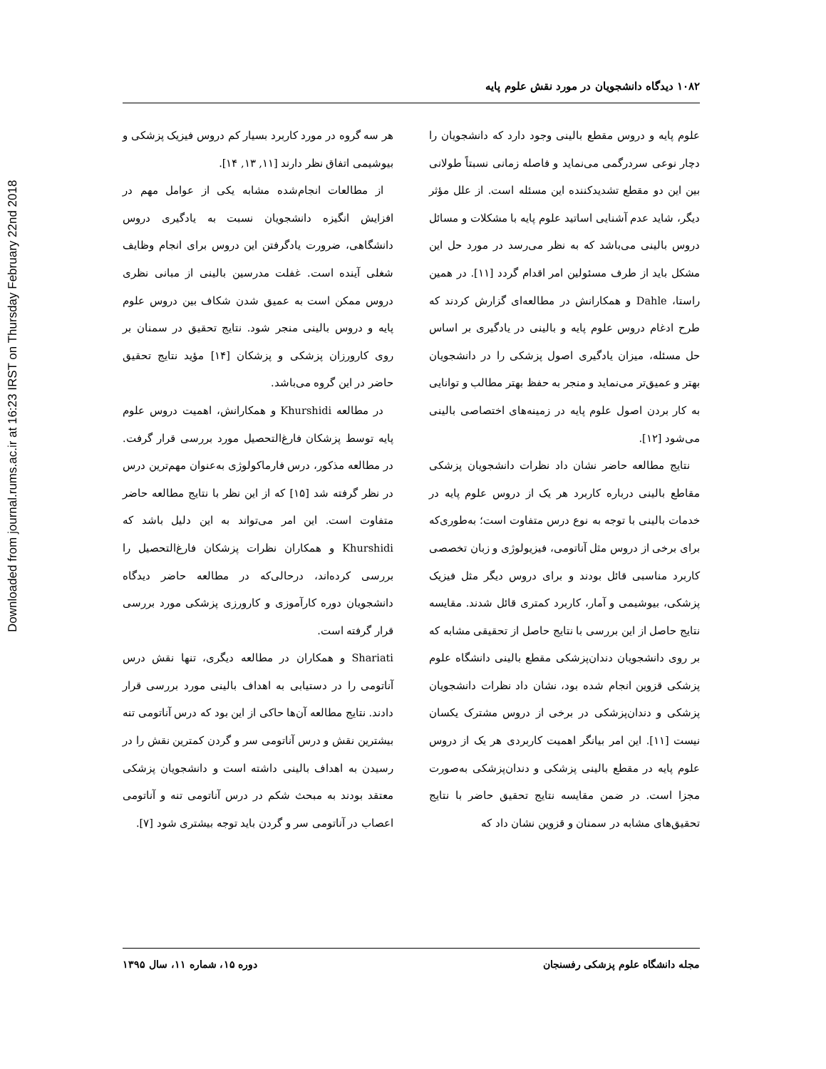Downloaded from journal.rums.ac.ir at 16:23 IRST on Thursday February 22nd 2018
۱۰۸۲ دیدگاه دانشجویان در مورد نقش علوم پایه
علوم پایه و دروس مقطع بالینی وجود دارد که دانشجویان را دچار نوعی سردرگمی می‌نماید و فاصله زمانی نسبتاً طولانی بین این دو مقطع تشدیدکننده این مسئله است. از علل مؤثر دیگر، شاید عدم آشنایی اساتید علوم پایه با مشکلات و مسائل دروس بالینی می‌باشد که به نظر می‌رسد در مورد حل این مشکل باید از طرف مسئولین امر اقدام گردد [۱۱]. در همین راستا، Dahle و همکارانش در مطالعه‌ای گزارش کردند که طرح ادغام دروس علوم پایه و بالینی در یادگیری بر اساس حل مسئله، میزان یادگیری اصول پزشکی را در دانشجویان بهتر و عمیق‌تر می‌نماید و منجر به حفظ بهتر مطالب و توانایی به کار بردن اصول علوم پایه در زمینه‌های اختصاصی بالینی می‌شود [۱۲].
نتایج مطالعه حاضر نشان داد نظرات دانشجویان پزشکی مقاطع بالینی درباره کاربرد هر یک از دروس علوم پایه در خدمات بالینی با توجه به نوع درس متفاوت است؛ به‌طوری‌که برای برخی از دروس مثل آناتومی، فیزیولوژی و زبان تخصصی کاربرد مناسبی قائل بودند و برای دروس دیگر مثل فیزیک پزشکی، بیوشیمی و آمار، کاربرد کمتری قائل شدند. مقایسه نتایج حاصل از این بررسی با نتایج حاصل از تحقیقی مشابه که بر روی دانشجویان دندان‌پزشکی مقطع بالینی دانشگاه علوم پزشکی قزوین انجام شده بود، نشان داد نظرات دانشجویان پزشکی و دندان‌پزشکی در برخی از دروس مشترک یکسان نیست [۱۱]. این امر بیانگر اهمیت کاربردی هر یک از دروس علوم پایه در مقطع بالینی پزشکی و دندان‌پزشکی به‌صورت مجزا است. در ضمن مقایسه نتایج تحقیق حاضر با نتایج تحقیق‌های مشابه در سمنان و قزوین نشان داد که
هر سه گروه در مورد کاربرد بسیار کم دروس فیزیک پزشکی و بیوشیمی اتفاق نظر دارند [۱۱, ۱۳, ۱۴].
از مطالعات انجام‌شده مشابه یکی از عوامل مهم در افزایش انگیزه دانشجویان نسبت به یادگیری دروس دانشگاهی، ضرورت یادگرفتن این دروس برای انجام وظایف شغلی آینده است. غفلت مدرسین بالینی از مبانی نظری دروس ممکن است به عمیق شدن شکاف بین دروس علوم پایه و دروس بالینی منجر شود. نتایج تحقیق در سمنان بر روی کارورزان پزشکی و پزشکان [۱۴] مؤید نتایج تحقیق حاضر در این گروه می‌باشد.
در مطالعه Khurshidi و همکارانش، اهمیت دروس علوم پایه توسط پزشکان فارغ‌التحصیل مورد بررسی قرار گرفت. در مطالعه مذکور، درس فارماکولوژی به‌عنوان مهم‌ترین درس در نظر گرفته شد [۱۵] که از این نظر با نتایج مطالعه حاضر متفاوت است. این امر می‌تواند به این دلیل باشد که Khurshidi و همکاران نظرات پزشکان فارغ‌التحصیل را بررسی کرده‌اند، درحالی‌که در مطالعه حاضر دیدگاه دانشجویان دوره کارآموزی و کارورزی پزشکی مورد بررسی قرار گرفته است.
Shariati و همکاران در مطالعه دیگری، تنها نقش درس آناتومی را در دستیابی به اهداف بالینی مورد بررسی قرار دادند. نتایج مطالعه آن‌ها حاکی از این بود که درس آناتومی تنه بیشترین نقش و درس آناتومی سر و گردن کمترین نقش را در رسیدن به اهداف بالینی داشته است و دانشجویان پزشکی معتقد بودند به مبحث شکم در درس آناتومی تنه و آناتومی اعصاب در آناتومی سر و گردن باید توجه بیشتری شود [۷].
مجله دانشگاه علوم پزشکی رفسنجان دوره ۱۵، شماره ۱۱، سال ۱۳۹۵